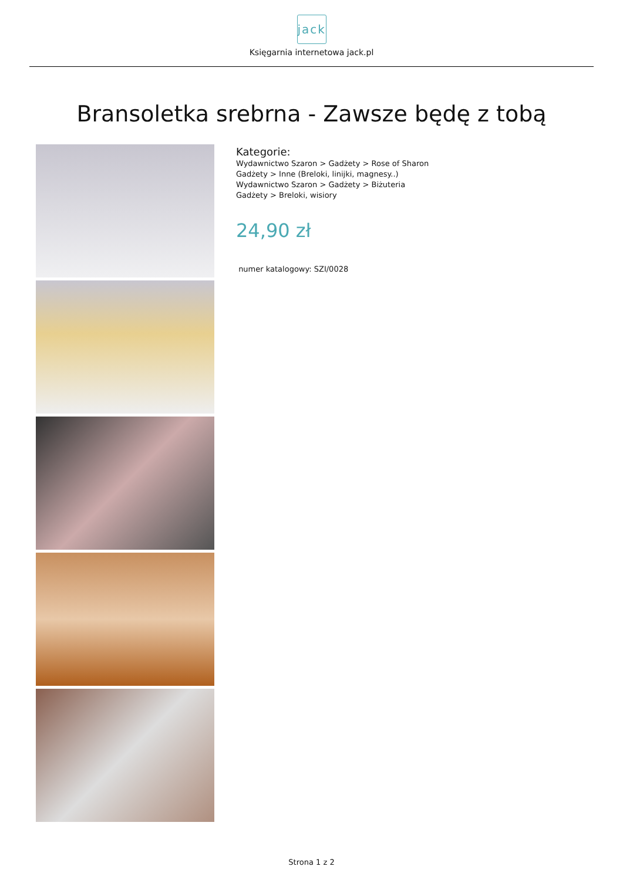jack
Księgarnia internetowa jack.pl
Bransoletka srebrna - Zawsze będę z tobą
Kategorie:
Wydawnictwo Szaron > Gadżety > Rose of Sharon
Gadżety > Inne (Breloki, linijki, magnesy..)
Wydawnictwo Szaron > Gadżety > Biżuteria
Gadżety > Breloki, wisiory
24,90 zł
numer katalogowy: SZI/0028
Strona 1 z 2